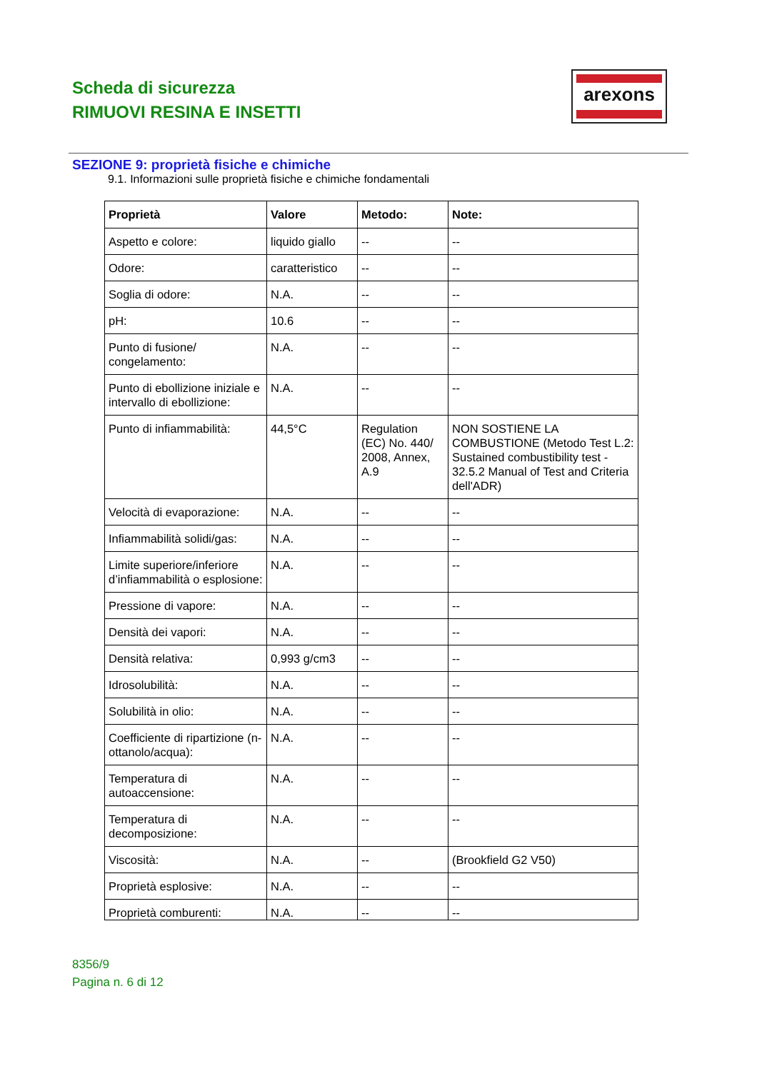Scheda di sicurezza
RIMUOVI RESINA E INSETTI
arexons
SEZIONE 9: proprietà fisiche e chimiche
9.1. Informazioni sulle proprietà fisiche e chimiche fondamentali
| Proprietà | Valore | Metodo: | Note: |
| --- | --- | --- | --- |
| Aspetto e colore: | liquido giallo | -- | -- |
| Odore: | caratteristico | -- | -- |
| Soglia di odore: | N.A. | -- | -- |
| pH: | 10.6 | -- | -- |
| Punto di fusione/ congelamento: | N.A. | -- | -- |
| Punto di ebollizione iniziale e intervallo di ebollizione: | N.A. | -- | -- |
| Punto di infiammabilità: | 44,5°C | Regulation (EC) No. 440/ 2008, Annex, A.9 | NON SOSTIENE LA COMBUSTIONE (Metodo Test L.2: Sustained combustibility test - 32.5.2 Manual of Test and Criteria dell'ADR) |
| Velocità di evaporazione: | N.A. | -- | -- |
| Infiammabilità solidi/gas: | N.A. | -- | -- |
| Limite superiore/inferiore d’infiammabilità o esplosione: | N.A. | -- | -- |
| Pressione di vapore: | N.A. | -- | -- |
| Densità dei vapori: | N.A. | -- | -- |
| Densità relativa: | 0,993 g/cm3 | -- | -- |
| Idrosolubilità: | N.A. | -- | -- |
| Solubilità in olio: | N.A. | -- | -- |
| Coefficiente di ripartizione (n-ottanolo/acqua): | N.A. | -- | -- |
| Temperatura di autoaccensione: | N.A. | -- | -- |
| Temperatura di decomposizione: | N.A. | -- | -- |
| Viscosità: | N.A. | -- | (Brookfield G2 V50) |
| Proprietà esplosive: | N.A. | -- | -- |
| Proprietà comburenti: | N.A. | -- | -- |
8356/9
Pagina n. 6 di 12